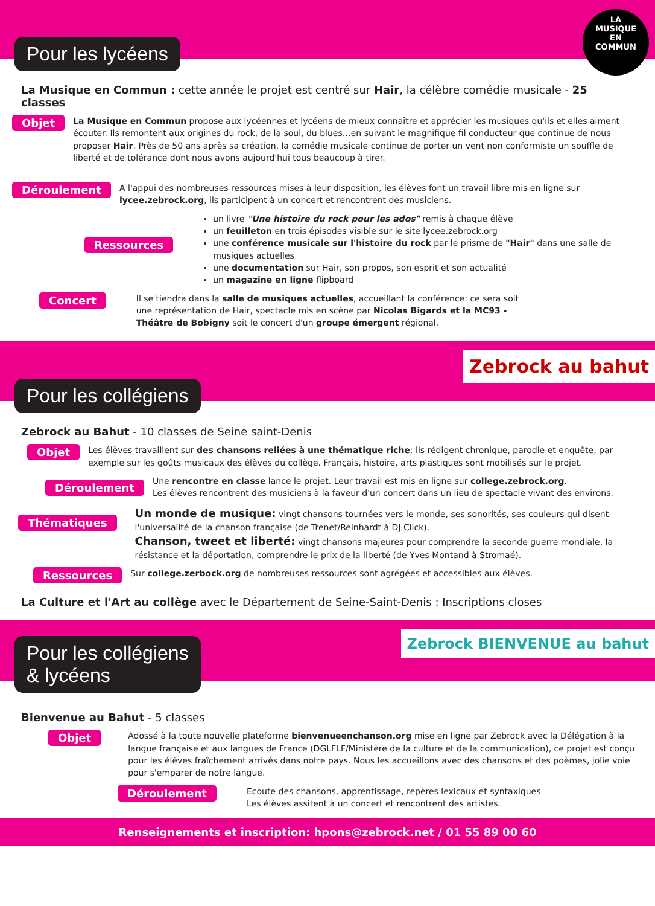Pour les lycéens
LA MUSIQUE EN COMMUN
La Musique en Commun : cette année le projet est centré sur Hair, la célèbre comédie musicale - 25 classes
Objet
La Musique en Commun propose aux lycéennes et lycéens de mieux connaître et apprécier les musiques qu'ils et elles aiment écouter. Ils remontent aux origines du rock, de la soul, du blues…en suivant le magnifique fil conducteur que continue de nous proposer Hair. Près de 50 ans après sa création, la comédie musicale continue de porter un vent non conformiste un souffle de liberté et de tolérance dont nous avons aujourd'hui tous beaucoup à tirer.
Déroulement
A l'appui des nombreuses ressources mises à leur disposition, les élèves font un travail libre mis en ligne sur lycee.zebrock.org, ils participent à un concert et rencontrent des musiciens.
Ressources
un livre "Une histoire du rock pour les ados" remis à chaque élève
un feuilleton en trois épisodes visible sur le site lycee.zebrock.org
une conférence musicale sur l'histoire du rock par le prisme de "Hair" dans une salle de musiques actuelles
une documentation sur Hair, son propos, son esprit et son actualité
un magazine en ligne flipboard
Concert
Il se tiendra dans la salle de musiques actuelles, accueillant la conférence: ce sera soit une représentation de Hair, spectacle mis en scène par Nicolas Bigards et la MC93 - Théâtre de Bobigny soit le concert d'un groupe émergent régional.
Pour les collégiens
Zebrock au bahut
Zebrock au Bahut - 10 classes de Seine saint-Denis
Objet
Les élèves travaillent sur des chansons reliées à une thématique riche: ils rédigent chronique, parodie et enquête, par exemple sur les goûts musicaux des élèves du collège. Français, histoire, arts plastiques sont mobilisés sur le projet.
Déroulement
Une rencontre en classe lance le projet. Leur travail est mis en ligne sur college.zebrock.org.
Les élèves rencontrent des musiciens à la faveur d'un concert dans un lieu de spectacle vivant des environs.
Thématiques
Un monde de musique: vingt chansons tournées vers le monde, ses sonorités, ses couleurs qui disent l'universalité de la chanson française (de Trenet/Reinhardt à DJ Click).
Chanson, tweet et liberté: vingt chansons majeures pour comprendre la seconde guerre mondiale, la résistance et la déportation, comprendre le prix de la liberté (de Yves Montand à Stromaé).
Ressources
Sur college.zerbock.org de nombreuses ressources sont agrégées et accessibles aux élèves.
La Culture et l'Art au collège avec le Département de Seine-Saint-Denis : Inscriptions closes
Pour les collégiens
& lycéens
Zebrock BIENVENUE au bahut
Bienvenue au Bahut - 5 classes
Objet
Adossé à la toute nouvelle plateforme bienvenueenchanson.org mise en ligne par Zebrock avec la Délégation à la langue française et aux langues de France (DGLFLF/Ministère de la culture et de la communication), ce projet est conçu pour les élèves fraîchement arrivés dans notre pays. Nous les accueillons avec des chansons et des poèmes, jolie voie pour s'emparer de notre langue.
Déroulement
Ecoute des chansons, apprentissage, repères lexicaux et syntaxiques
Les élèves assitent à un concert et rencontrent des artistes.
Renseignements et inscription: hpons@zebrock.net / 01 55 89 00 60